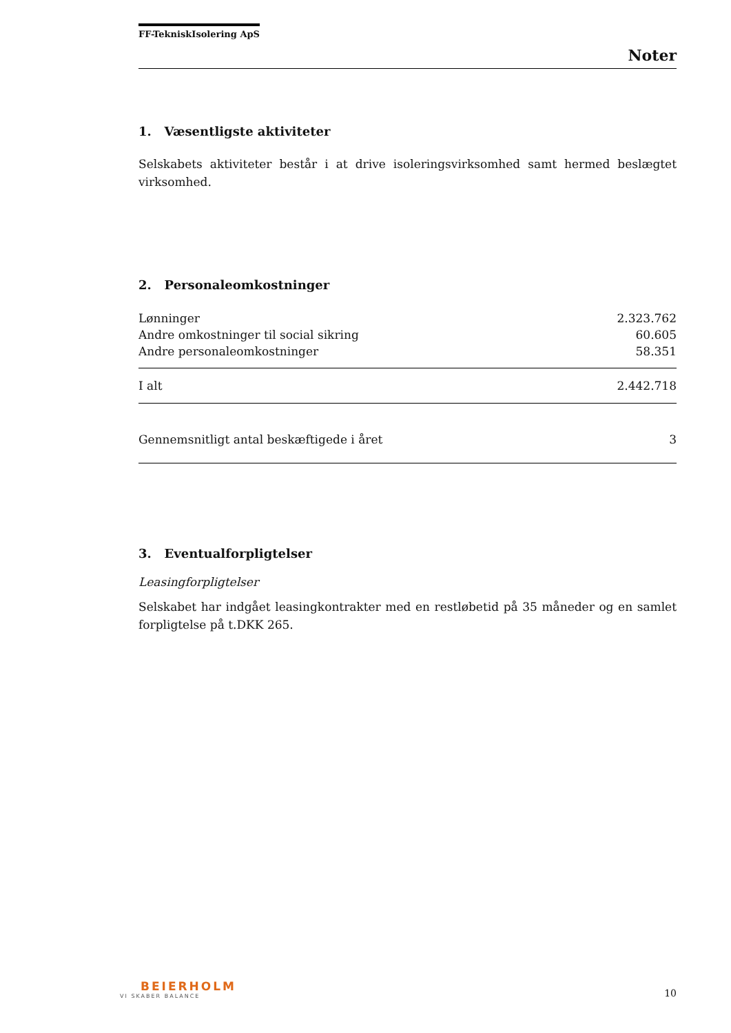FF-TekniskIsolering ApS
Noter
1. Væsentligste aktiviteter
Selskabets aktiviteter består i at drive isoleringsvirksomhed samt hermed beslægtet virksomhed.
2. Personaleomkostninger
| Lønninger | 2.323.762 |
| Andre omkostninger til social sikring | 60.605 |
| Andre personaleomkostninger | 58.351 |
| I alt | 2.442.718 |
| Gennemsnitligt antal beskæftigede i året | 3 |
3. Eventualforpligtelser
Leasingforpligtelser
Selskabet har indgået leasingkontrakter med en restløbetid på 35 måneder og en samlet forpligtelse på t.DKK 265.
BEIERHOLM
VI SKABER BALANCE
10